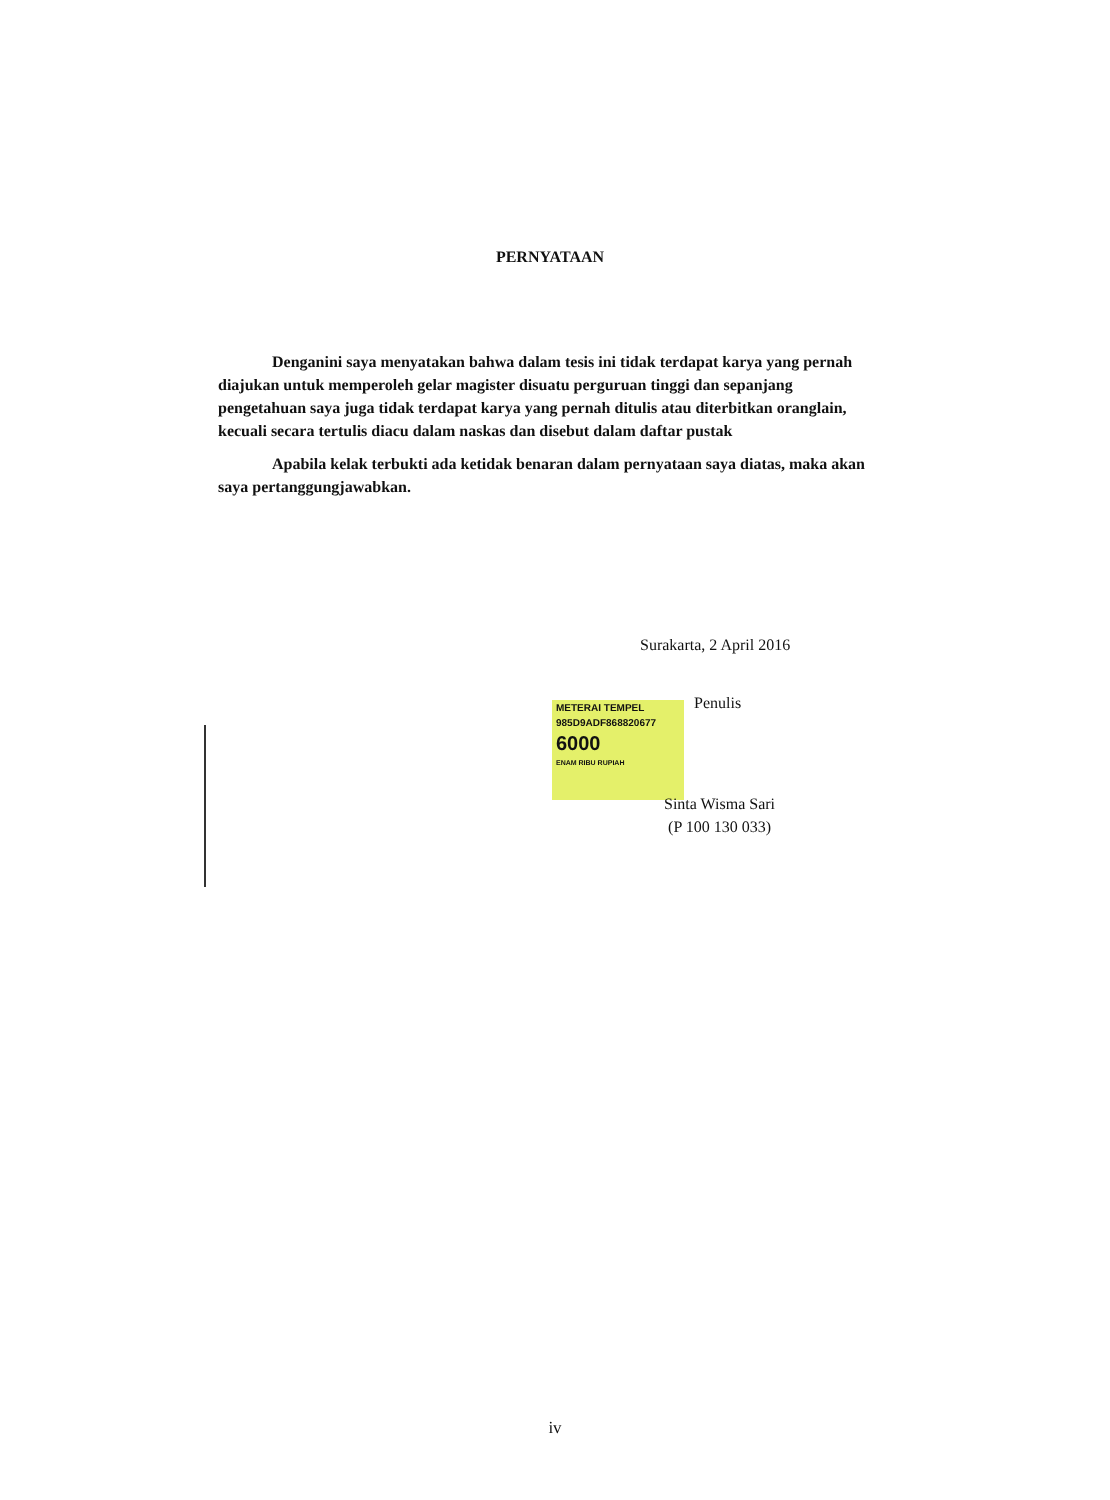PERNYATAAN
Denganini saya menyatakan bahwa dalam tesis ini tidak terdapat karya yang pernah diajukan untuk memperoleh gelar magister disuatu perguruan tinggi dan sepanjang pengetahuan saya juga tidak terdapat karya yang pernah ditulis atau diterbitkan oranglain, kecuali secara tertulis diacu dalam naskas dan disebut dalam daftar pustak
Apabila kelak terbukti ada ketidak benaran dalam pernyataan saya diatas, maka akan saya pertanggungjawabkan.
Surakarta, 2 April 2016
METERAI TEMPEL
985D9ADF868820677
6000
ENAM RIBU RUPIAH
Penulis
Sinta Wisma Sari
(P 100 130 033)
iv